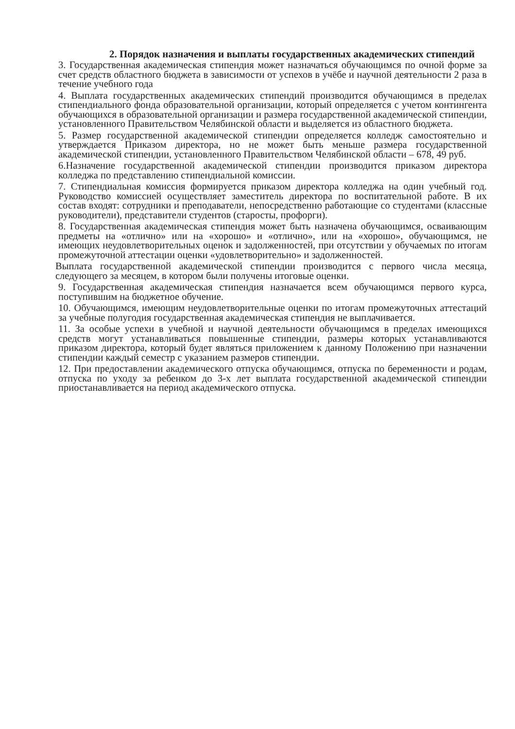2. Порядок назначения и выплаты государственных академических стипендий
3. Государственная академическая стипендия может назначаться обучающимся по очной форме за счет средств областного бюджета в зависимости от успехов в учёбе и научной деятельности 2 раза в течение учебного года
4. Выплата государственных академических стипендий производится обучающимся в пределах стипендиального фонда образовательной организации, который определяется с учетом контингента обучающихся в образовательной организации и размера государственной академической стипендии, установленного Правительством Челябинской области и выделяется из областного бюджета.
5. Размер государственной академической стипендии определяется колледж самостоятельно и утверждается Приказом директора, но не может быть меньше размера государственной академической стипендии, установленного Правительством Челябинской области – 678, 49 руб.
6.Назначение государственной академической стипендии производится приказом директора колледжа по представлению стипендиальной комиссии.
7. Стипендиальная комиссия формируется приказом директора колледжа на один учебный год. Руководство комиссией осуществляет заместитель директора по воспитательной работе. В их состав входят: сотрудники и преподаватели, непосредственно работающие со студентами (классные руководители), представители студентов (старосты, профорги).
8. Государственная академическая стипендия может быть назначена обучающимся, осваивающим предметы на «отлично» или на «хорошо» и «отлично», или на «хорошо», обучающимся, не имеющих неудовлетворительных оценок и задолженностей, при отсутствии у обучаемых по итогам промежуточной аттестации оценки «удовлетворительно» и задолженностей.
Выплата государственной академической стипендии производится с первого числа месяца, следующего за месяцем, в котором были получены итоговые оценки.
9. Государственная академическая стипендия назначается всем обучающимся первого курса, поступившим на бюджетное обучение.
10. Обучающимся, имеющим неудовлетворительные оценки по итогам промежуточных аттестаций за учебные полугодия государственная академическая стипендия не выплачивается.
11. За особые успехи в учебной и научной деятельности обучающимся в пределах имеющихся средств могут устанавливаться повышенные стипендии, размеры которых устанавливаются приказом директора, который будет являться приложением к данному Положению при назначении стипендии каждый семестр с указанием размеров стипендии.
12. При предоставлении академического отпуска обучающимся, отпуска по беременности и родам, отпуска по уходу за ребенком до 3-х лет выплата государственной академической стипендии приостанавливается на период академического отпуска.